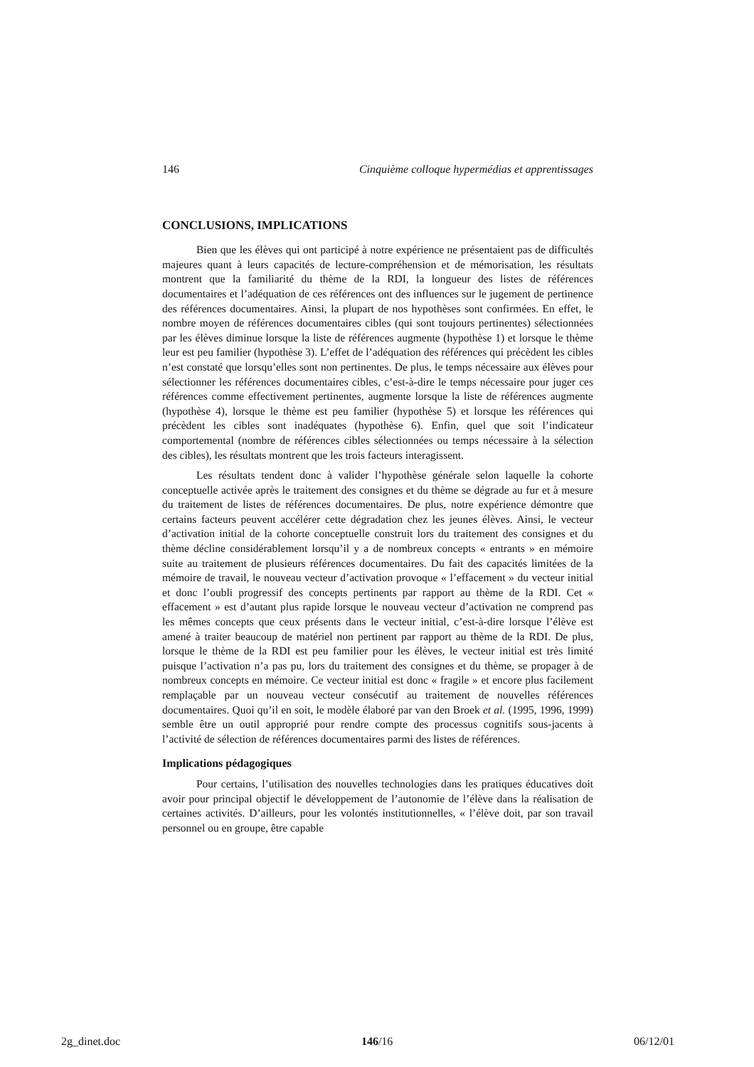146 Cinquième colloque hypermédias et apprentissages
CONCLUSIONS, IMPLICATIONS
Bien que les élèves qui ont participé à notre expérience ne présentaient pas de difficultés majeures quant à leurs capacités de lecture-compréhension et de mémorisation, les résultats montrent que la familiarité du thème de la RDI, la longueur des listes de références documentaires et l’adéquation de ces références ont des influences sur le jugement de pertinence des références documentaires. Ainsi, la plupart de nos hypothèses sont confirmées. En effet, le nombre moyen de références documentaires cibles (qui sont toujours pertinentes) sélectionnées par les élèves diminue lorsque la liste de références augmente (hypothèse 1) et lorsque le thème leur est peu familier (hypothèse 3). L’effet de l’adéquation des références qui précèdent les cibles n’est constaté que lorsqu’elles sont non pertinentes. De plus, le temps nécessaire aux élèves pour sélectionner les références documentaires cibles, c’est-à-dire le temps nécessaire pour juger ces références comme effectivement pertinentes, augmente lorsque la liste de références augmente (hypothèse 4), lorsque le thème est peu familier (hypothèse 5) et lorsque les références qui précèdent les cibles sont inadéquates (hypothèse 6). Enfin, quel que soit l’indicateur comportemental (nombre de références cibles sélectionnées ou temps nécessaire à la sélection des cibles), les résultats montrent que les trois facteurs interagissent.
Les résultats tendent donc à valider l’hypothèse générale selon laquelle la cohorte conceptuelle activée après le traitement des consignes et du thème se dégrade au fur et à mesure du traitement de listes de références documentaires. De plus, notre expérience démontre que certains facteurs peuvent accélérer cette dégradation chez les jeunes élèves. Ainsi, le vecteur d’activation initial de la cohorte conceptuelle construit lors du traitement des consignes et du thème décline considérablement lorsqu’il y a de nombreux concepts « entrants » en mémoire suite au traitement de plusieurs références documentaires. Du fait des capacités limitées de la mémoire de travail, le nouveau vecteur d’activation provoque « l’effacement » du vecteur initial et donc l’oubli progressif des concepts pertinents par rapport au thème de la RDI. Cet « effacement » est d’autant plus rapide lorsque le nouveau vecteur d’activation ne comprend pas les mêmes concepts que ceux présents dans le vecteur initial, c’est-à-dire lorsque l’élève est amené à traiter beaucoup de matériel non pertinent par rapport au thème de la RDI. De plus, lorsque le thème de la RDI est peu familier pour les élèves, le vecteur initial est très limité puisque l’activation n’a pas pu, lors du traitement des consignes et du thème, se propager à de nombreux concepts en mémoire. Ce vecteur initial est donc « fragile » et encore plus facilement remplaçable par un nouveau vecteur consécutif au traitement de nouvelles références documentaires. Quoi qu’il en soit, le modèle élaboré par van den Broek et al. (1995, 1996, 1999) semble être un outil approprié pour rendre compte des processus cognitifs sous-jacents à l’activité de sélection de références documentaires parmi des listes de références.
Implications pédagogiques
Pour certains, l’utilisation des nouvelles technologies dans les pratiques éducatives doit avoir pour principal objectif le développement de l’autonomie de l’élève dans la réalisation de certaines activités. D’ailleurs, pour les volontés institutionnelles, « l’élève doit, par son travail personnel ou en groupe, être capable
2g_dinet.doc 146/16 06/12/01